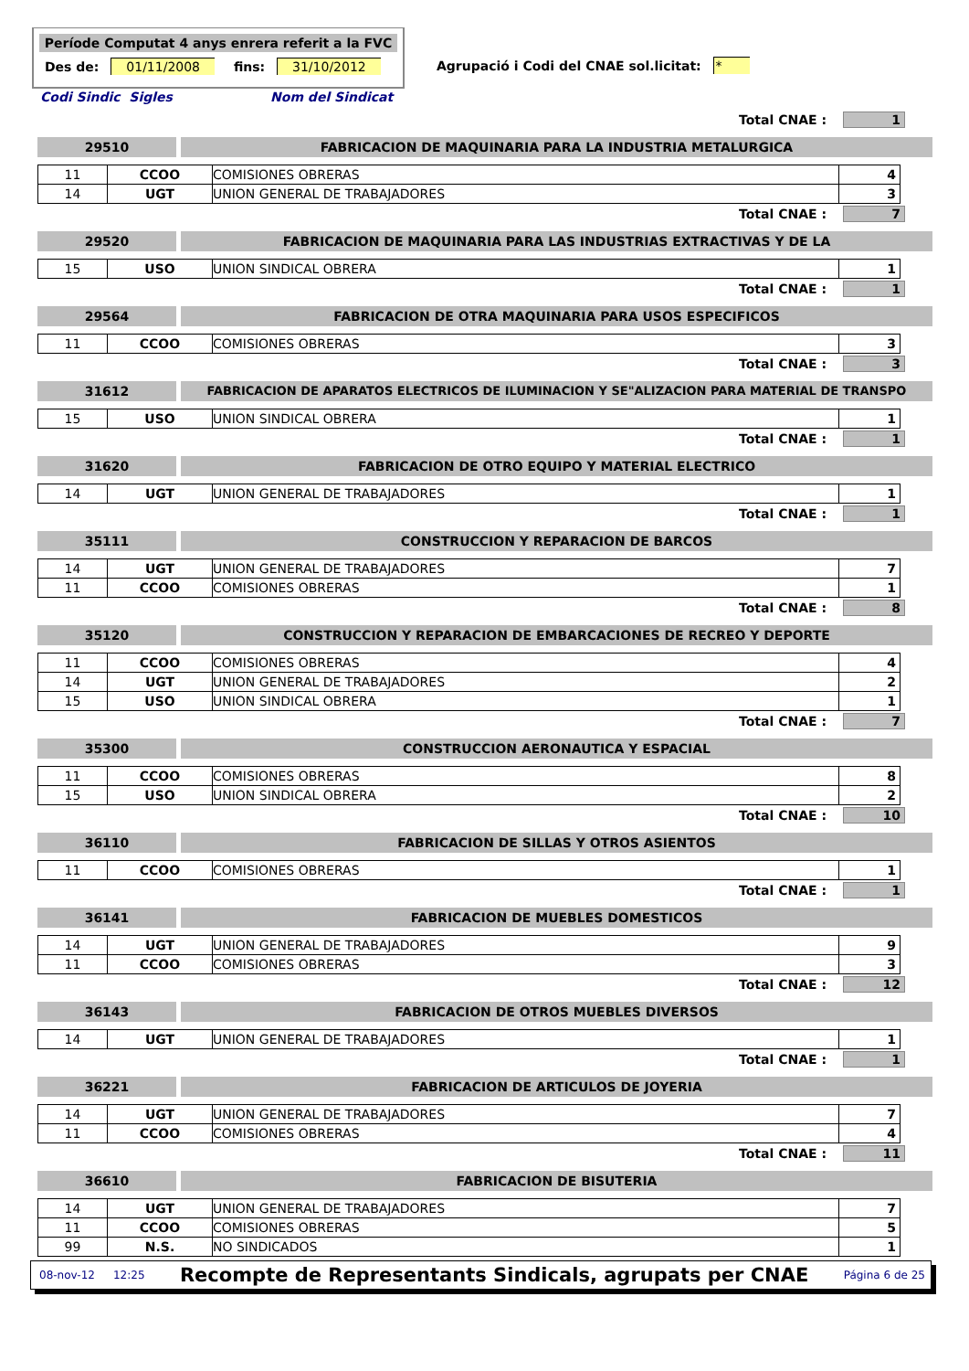Període Computat 4 anys enrera referit a la FVC
Des de: 01/11/2008 fins: 31/10/2012
Agrupació i Codi del CNAE sol.licitat: *
Codi Sindic Sigles Nom del Sindicat
Total CNAE : 1
29510 FABRICACION DE MAQUINARIA PARA LA INDUSTRIA METALURGICA
| 11 | CCOO | COMISIONES OBRERAS | 4 |
| 14 | UGT | UNION GENERAL DE TRABAJADORES | 3 |
Total CNAE : 7
29520 FABRICACION DE MAQUINARIA PARA LAS INDUSTRIAS EXTRACTIVAS Y DE LA
| 15 | USO | UNION SINDICAL OBRERA | 1 |
Total CNAE : 1
29564 FABRICACION DE OTRA MAQUINARIA PARA USOS ESPECIFICOS
| 11 | CCOO | COMISIONES OBRERAS | 3 |
Total CNAE : 3
31612 FABRICACION DE APARATOS ELECTRICOS DE ILUMINACION Y SE"ALIZACION PARA MATERIAL DE TRANSPO
| 15 | USO | UNION SINDICAL OBRERA | 1 |
Total CNAE : 1
31620 FABRICACION DE OTRO EQUIPO Y MATERIAL ELECTRICO
| 14 | UGT | UNION GENERAL DE TRABAJADORES | 1 |
Total CNAE : 1
35111 CONSTRUCCION Y REPARACION DE BARCOS
| 14 | UGT | UNION GENERAL DE TRABAJADORES | 7 |
| 11 | CCOO | COMISIONES OBRERAS | 1 |
Total CNAE : 8
35120 CONSTRUCCION Y REPARACION DE EMBARCACIONES DE RECREO Y DEPORTE
| 11 | CCOO | COMISIONES OBRERAS | 4 |
| 14 | UGT | UNION GENERAL DE TRABAJADORES | 2 |
| 15 | USO | UNION SINDICAL OBRERA | 1 |
Total CNAE : 7
35300 CONSTRUCCION AERONAUTICA Y ESPACIAL
| 11 | CCOO | COMISIONES OBRERAS | 8 |
| 15 | USO | UNION SINDICAL OBRERA | 2 |
Total CNAE : 10
36110 FABRICACION DE SILLAS Y OTROS ASIENTOS
| 11 | CCOO | COMISIONES OBRERAS | 1 |
Total CNAE : 1
36141 FABRICACION DE MUEBLES DOMESTICOS
| 14 | UGT | UNION GENERAL DE TRABAJADORES | 9 |
| 11 | CCOO | COMISIONES OBRERAS | 3 |
Total CNAE : 12
36143 FABRICACION DE OTROS MUEBLES DIVERSOS
| 14 | UGT | UNION GENERAL DE TRABAJADORES | 1 |
Total CNAE : 1
36221 FABRICACION DE ARTICULOS DE JOYERIA
| 14 | UGT | UNION GENERAL DE TRABAJADORES | 7 |
| 11 | CCOO | COMISIONES OBRERAS | 4 |
Total CNAE : 11
36610 FABRICACION DE BISUTERIA
| 14 | UGT | UNION GENERAL DE TRABAJADORES | 7 |
| 11 | CCOO | COMISIONES OBRERAS | 5 |
| 99 | N.S. | NO SINDICADOS | 1 |
08-nov-12 12:25 Recompte de Representants Sindicals, agrupats per CNAE Página 6 de 25